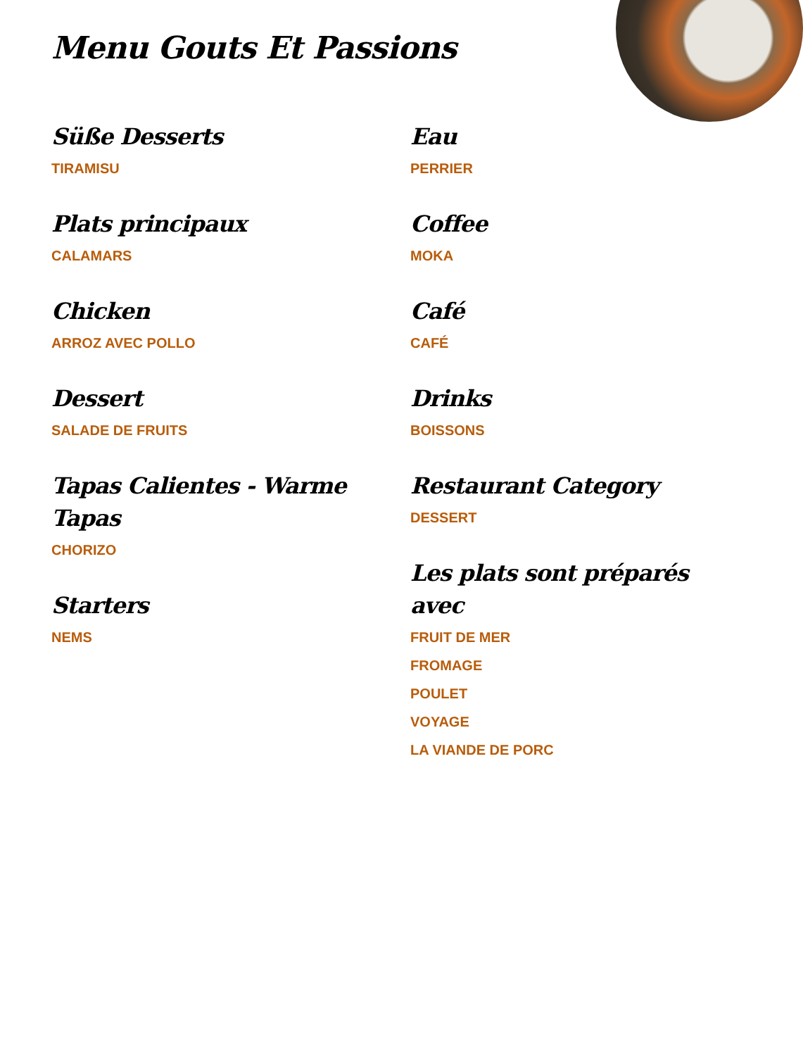Menu Gouts Et Passions
Süße Desserts
TIRAMISU
Plats principaux
CALAMARS
Chicken
ARROZ AVEC POLLO
Dessert
SALADE DE FRUITS
Tapas Calientes - Warme Tapas
CHORIZO
Starters
NEMS
Eau
PERRIER
Coffee
MOKA
Café
CAFÉ
Drinks
BOISSONS
Restaurant Category
DESSERT
Les plats sont préparés avec
FRUIT DE MER
FROMAGE
POULET
VOYAGE
LA VIANDE DE PORC